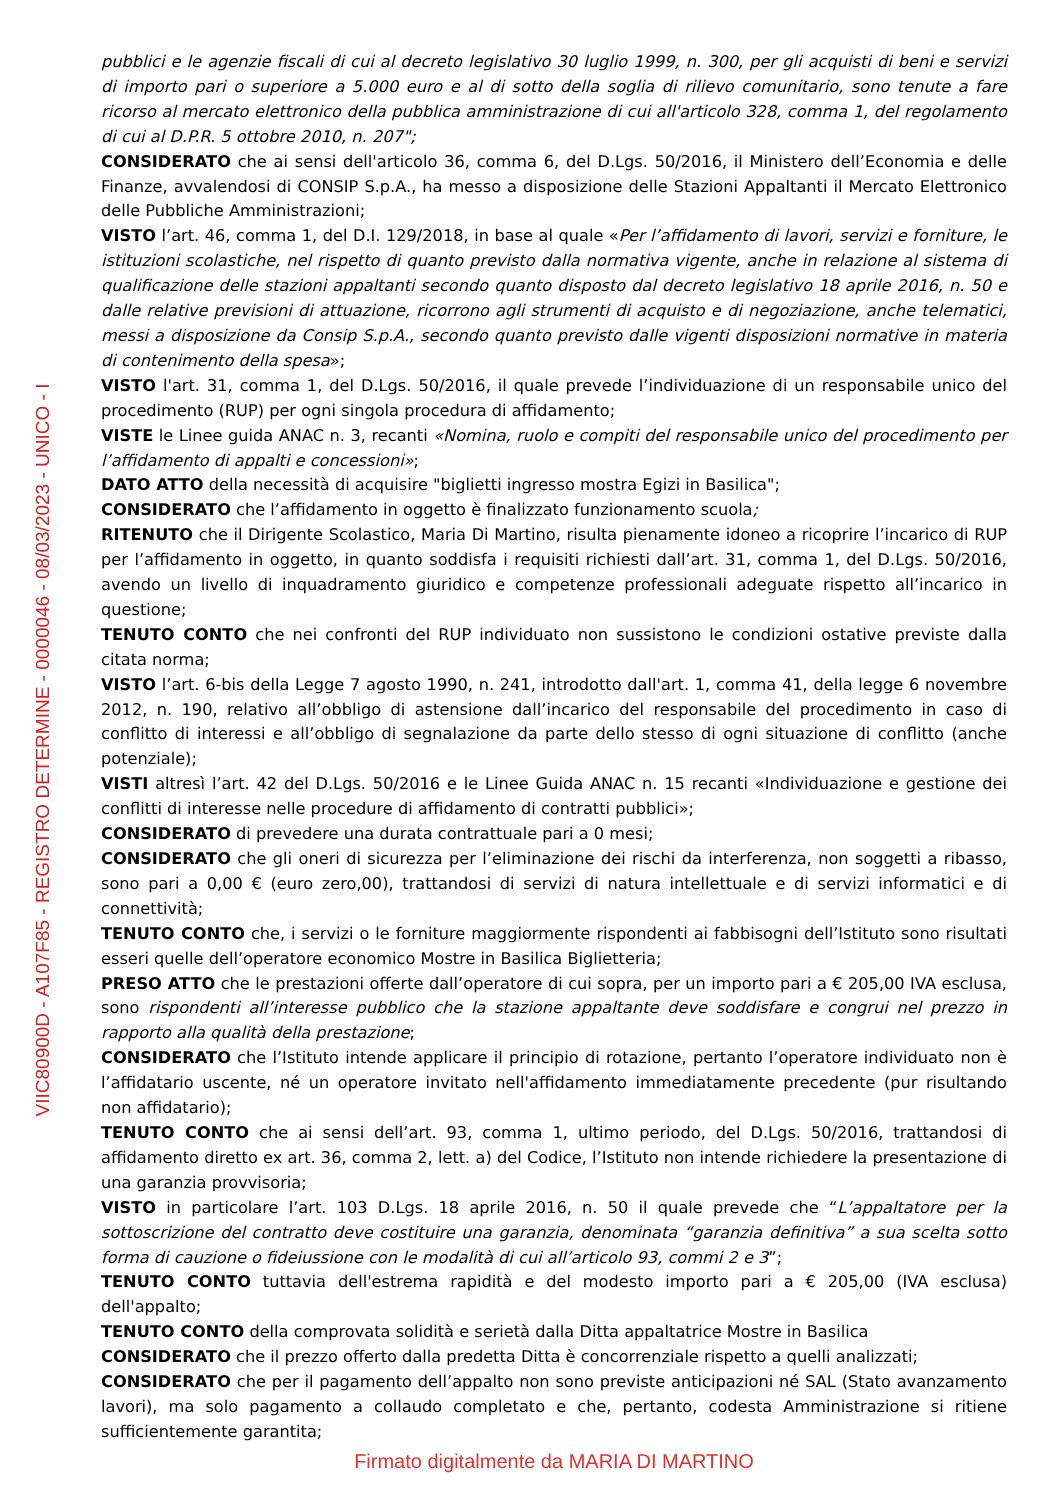pubblici e le agenzie fiscali di cui al decreto legislativo 30 luglio 1999, n. 300, per gli acquisti di beni e servizi di importo pari o superiore a 5.000 euro e al di sotto della soglia di rilievo comunitario, sono tenute a fare ricorso al mercato elettronico della pubblica amministrazione di cui all'articolo 328, comma 1, del regolamento di cui al D.P.R. 5 ottobre 2010, n. 207";
CONSIDERATO che ai sensi dell'articolo 36, comma 6, del D.Lgs. 50/2016, il Ministero dell’Economia e delle Finanze, avvalendosi di CONSIP S.p.A., ha messo a disposizione delle Stazioni Appaltanti il Mercato Elettronico delle Pubbliche Amministrazioni;
VISTO l’art. 46, comma 1, del D.I. 129/2018, in base al quale «Per l’affidamento di lavori, servizi e forniture, le istituzioni scolastiche, nel rispetto di quanto previsto dalla normativa vigente, anche in relazione al sistema di qualificazione delle stazioni appaltanti secondo quanto disposto dal decreto legislativo 18 aprile 2016, n. 50 e dalle relative previsioni di attuazione, ricorrono agli strumenti di acquisto e di negoziazione, anche telematici, messi a disposizione da Consip S.p.A., secondo quanto previsto dalle vigenti disposizioni normative in materia di contenimento della spesa»;
VISTO l'art. 31, comma 1, del D.Lgs. 50/2016, il quale prevede l’individuazione di un responsabile unico del procedimento (RUP) per ogni singola procedura di affidamento;
VISTE le Linee guida ANAC n. 3, recanti «Nomina, ruolo e compiti del responsabile unico del procedimento per l’affidamento di appalti e concessioni»;
DATO ATTO della necessità di acquisire "biglietti ingresso mostra Egizi in Basilica";
CONSIDERATO che l’affidamento in oggetto è finalizzato funzionamento scuola;
RITENUTO che il Dirigente Scolastico, Maria Di Martino, risulta pienamente idoneo a ricoprire l’incarico di RUP per l’affidamento in oggetto, in quanto soddisfa i requisiti richiesti dall’art. 31, comma 1, del D.Lgs. 50/2016, avendo un livello di inquadramento giuridico e competenze professionali adeguate rispetto all’incarico in questione;
TENUTO CONTO che nei confronti del RUP individuato non sussistono le condizioni ostative previste dalla citata norma;
VISTO l’art. 6-bis della Legge 7 agosto 1990, n. 241, introdotto dall'art. 1, comma 41, della legge 6 novembre 2012, n. 190, relativo all’obbligo di astensione dall’incarico del responsabile del procedimento in caso di conflitto di interessi e all’obbligo di segnalazione da parte dello stesso di ogni situazione di conflitto (anche potenziale);
VISTI altresì l’art. 42 del D.Lgs. 50/2016 e le Linee Guida ANAC n. 15 recanti «Individuazione e gestione dei conflitti di interesse nelle procedure di affidamento di contratti pubblici»;
CONSIDERATO di prevedere una durata contrattuale pari a 0 mesi;
CONSIDERATO che gli oneri di sicurezza per l’eliminazione dei rischi da interferenza, non soggetti a ribasso, sono pari a 0,00 € (euro zero,00), trattandosi di servizi di natura intellettuale e di servizi informatici e di connettività;
TENUTO CONTO che, i servizi o le forniture maggiormente rispondenti ai fabbisogni dell’Istituto sono risultati esseri quelle dell’operatore economico Mostre in Basilica Biglietteria;
PRESO ATTO che le prestazioni offerte dall’operatore di cui sopra, per un importo pari a € 205,00 IVA esclusa, sono rispondenti all’interesse pubblico che la stazione appaltante deve soddisfare e congrui nel prezzo in rapporto alla qualità della prestazione;
CONSIDERATO che l’Istituto intende applicare il principio di rotazione, pertanto l’operatore individuato non è l’affidatario uscente, né un operatore invitato nell'affidamento immediatamente precedente (pur risultando non affidatario);
TENUTO CONTO che ai sensi dell’art. 93, comma 1, ultimo periodo, del D.Lgs. 50/2016, trattandosi di affidamento diretto ex art. 36, comma 2, lett. a) del Codice, l’Istituto non intende richiedere la presentazione di una garanzia provvisoria;
VISTO in particolare l’art. 103 D.Lgs. 18 aprile 2016, n. 50 il quale prevede che “L’appaltatore per la sottoscrizione del contratto deve costituire una garanzia, denominata “garanzia definitiva” a sua scelta sotto forma di cauzione o fideiussione con le modalità di cui all’articolo 93, commi 2 e 3”;
TENUTO CONTO tuttavia dell'estrema rapidità e del modesto importo pari a € 205,00 (IVA esclusa) dell'appalto;
TENUTO CONTO della comprovata solidità e serietà dalla Ditta appaltatrice Mostre in Basilica
CONSIDERATO che il prezzo offerto dalla predetta Ditta è concorrenziale rispetto a quelli analizzati;
CONSIDERATO che per il pagamento dell’appalto non sono previste anticipazioni né SAL (Stato avanzamento lavori), ma solo pagamento a collaudo completato e che, pertanto, codesta Amministrazione si ritiene sufficientemente garantita;
Firmato digitalmente da MARIA DI MARTINO
VIIC80900D - A107F85 - REGISTRO DETERMINE - 0000046 - 08/03/2023 - UNICO - I